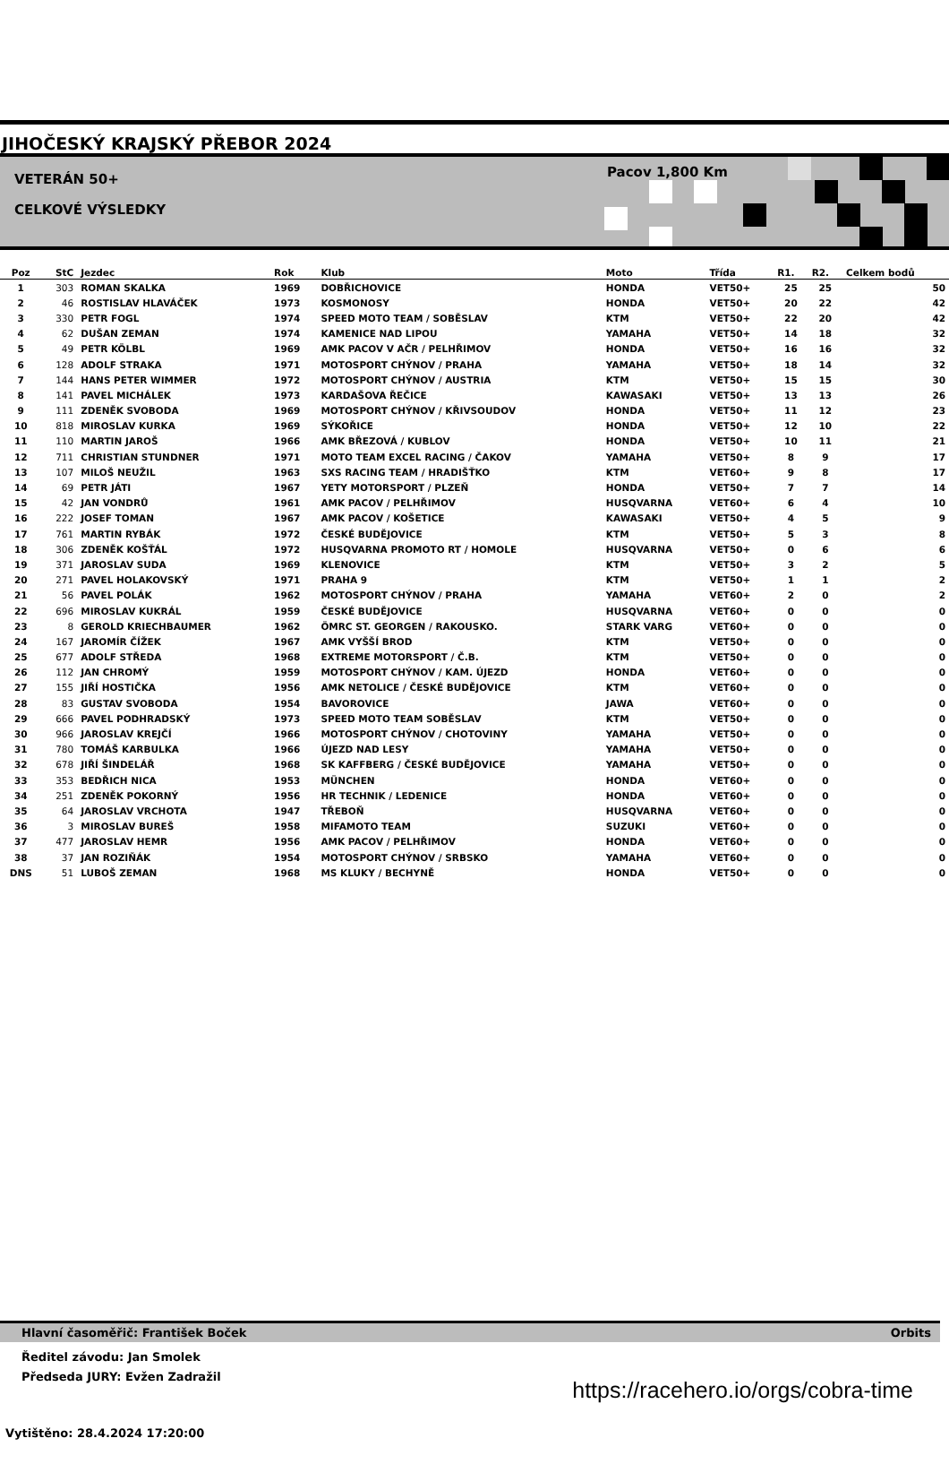JIHOČESKÝ KRAJSKÝ PŘEBOR 2024
VETERÁN 50+
CELKOVÉ VÝSLEDKY
Pacov 1,800 Km
| Poz | StC | Jezdec | Rok | Klub | Moto | Třída | R1. | R2. | Celkem bodů |
| --- | --- | --- | --- | --- | --- | --- | --- | --- | --- |
| 1 | 303 | ROMAN SKALKA | 1969 | DOBŘICHOVICE | HONDA | VET50+ | 25 | 25 | 50 |
| 2 | 46 | ROSTISLAV HLAVÁČEK | 1973 | KOSMONOSY | HONDA | VET50+ | 20 | 22 | 42 |
| 3 | 330 | PETR FOGL | 1974 | SPEED MOTO TEAM / SOBĚSLAV | KTM | VET50+ | 22 | 20 | 42 |
| 4 | 62 | DUŠAN ZEMAN | 1974 | KAMENICE NAD LIPOU | YAMAHA | VET50+ | 14 | 18 | 32 |
| 5 | 49 | PETR KÖLBL | 1969 | AMK PACOV V AČR / PELHŘIMOV | HONDA | VET50+ | 16 | 16 | 32 |
| 6 | 128 | ADOLF STRAKA | 1971 | MOTOSPORT CHÝNOV / PRAHA | YAMAHA | VET50+ | 18 | 14 | 32 |
| 7 | 144 | HANS PETER WIMMER | 1972 | MOTOSPORT CHÝNOV / AUSTRIA | KTM | VET50+ | 15 | 15 | 30 |
| 8 | 141 | PAVEL MICHÁLEK | 1973 | KARDAŠOVA ŘEČICE | KAWASAKI | VET50+ | 13 | 13 | 26 |
| 9 | 111 | ZDENĚK SVOBODA | 1969 | MOTOSPORT CHÝNOV / KŘIVSOUDOV | HONDA | VET50+ | 11 | 12 | 23 |
| 10 | 818 | MIROSLAV KURKA | 1969 | SÝKOŘICE | HONDA | VET50+ | 12 | 10 | 22 |
| 11 | 110 | MARTIN JAROŠ | 1966 | AMK BŘEZOVÁ / KUBLOV | HONDA | VET50+ | 10 | 11 | 21 |
| 12 | 711 | CHRISTIAN STUNDNER | 1971 | MOTO TEAM EXCEL RACING / ČAKOV | YAMAHA | VET50+ | 8 | 9 | 17 |
| 13 | 107 | MILOŠ NEUŽIL | 1963 | SXS RACING TEAM / HRADIŠŤKO | KTM | VET60+ | 9 | 8 | 17 |
| 14 | 69 | PETR JÁTI | 1967 | YETY MOTORSPORT / PLZEŇ | HONDA | VET50+ | 7 | 7 | 14 |
| 15 | 42 | JAN VONDRŮ | 1961 | AMK PACOV / PELHŘIMOV | HUSQVARNA | VET60+ | 6 | 4 | 10 |
| 16 | 222 | JOSEF TOMAN | 1967 | AMK PACOV / KOŠETICE | KAWASAKI | VET50+ | 4 | 5 | 9 |
| 17 | 761 | MARTIN RYBÁK | 1972 | ČESKÉ BUDĚJOVICE | KTM | VET50+ | 5 | 3 | 8 |
| 18 | 306 | ZDENĚK KOŠŤÁL | 1972 | HUSQVARNA PROMOTO RT / HOMOLE | HUSQVARNA | VET50+ | 0 | 6 | 6 |
| 19 | 371 | JAROSLAV SUDA | 1969 | KLENOVICE | KTM | VET50+ | 3 | 2 | 5 |
| 20 | 271 | PAVEL HOLAKOVSKÝ | 1971 | PRAHA 9 | KTM | VET50+ | 1 | 1 | 2 |
| 21 | 56 | PAVEL POLÁK | 1962 | MOTOSPORT CHÝNOV / PRAHA | YAMAHA | VET60+ | 2 | 0 | 2 |
| 22 | 696 | MIROSLAV KUKRÁL | 1959 | ČESKÉ BUDĚJOVICE | HUSQVARNA | VET60+ | 0 | 0 | 0 |
| 23 | 8 | GEROLD KRIECHBAUMER | 1962 | ÖMRC ST. GEORGEN / RAKOUSKO. | STARK VARG | VET60+ | 0 | 0 | 0 |
| 24 | 167 | JAROMÍR ČÍŽEK | 1967 | AMK VYŠŠÍ BROD | KTM | VET50+ | 0 | 0 | 0 |
| 25 | 677 | ADOLF STŘEDA | 1968 | EXTREME MOTORSPORT / Č.B. | KTM | VET50+ | 0 | 0 | 0 |
| 26 | 112 | JAN CHROMÝ | 1959 | MOTOSPORT CHÝNOV / KAM. ÚJEZD | HONDA | VET60+ | 0 | 0 | 0 |
| 27 | 155 | JIŘÍ HOSTIČKA | 1956 | AMK NETOLICE / ČESKÉ BUDĚJOVICE | KTM | VET60+ | 0 | 0 | 0 |
| 28 | 83 | GUSTAV SVOBODA | 1954 | BAVOROVICE | JAWA | VET60+ | 0 | 0 | 0 |
| 29 | 666 | PAVEL PODHRADSKÝ | 1973 | SPEED MOTO TEAM SOBĚSLAV | KTM | VET50+ | 0 | 0 | 0 |
| 30 | 966 | JAROSLAV KREJČÍ | 1966 | MOTOSPORT CHÝNOV / CHOTOVINY | YAMAHA | VET50+ | 0 | 0 | 0 |
| 31 | 780 | TOMÁŠ KARBULKA | 1966 | ÚJEZD NAD LESY | YAMAHA | VET50+ | 0 | 0 | 0 |
| 32 | 678 | JIŘÍ ŠINDELÁŘ | 1968 | SK KAFFBERG / ČESKÉ BUDĚJOVICE | YAMAHA | VET50+ | 0 | 0 | 0 |
| 33 | 353 | BEDŘICH NICA | 1953 | MÜNCHEN | HONDA | VET60+ | 0 | 0 | 0 |
| 34 | 251 | ZDENĚK POKORNÝ | 1956 | HR TECHNIK / LEDENICE | HONDA | VET60+ | 0 | 0 | 0 |
| 35 | 64 | JAROSLAV VRCHOTA | 1947 | TŘEBOŇ | HUSQVARNA | VET60+ | 0 | 0 | 0 |
| 36 | 3 | MIROSLAV BUREŠ | 1958 | MIFAMOTO TEAM | SUZUKI | VET60+ | 0 | 0 | 0 |
| 37 | 477 | JAROSLAV HEMR | 1956 | AMK PACOV / PELHŘIMOV | HONDA | VET60+ | 0 | 0 | 0 |
| 38 | 37 | JAN ROZIŇÁK | 1954 | MOTOSPORT CHÝNOV / SRBSKO | YAMAHA | VET60+ | 0 | 0 | 0 |
| DNS | 51 | LUBOŠ ZEMAN | 1968 | MS KLUKY / BECHYNĚ | HONDA | VET50+ | 0 | 0 | 0 |
Hlavní časoměřič: František Boček Orbits
Ředitel závodu: Jan Smolek
Předseda JURY: Evžen Zadražil
https://racehero.io/orgs/cobra-time
Vytištěno: 28.4.2024 17:20:00